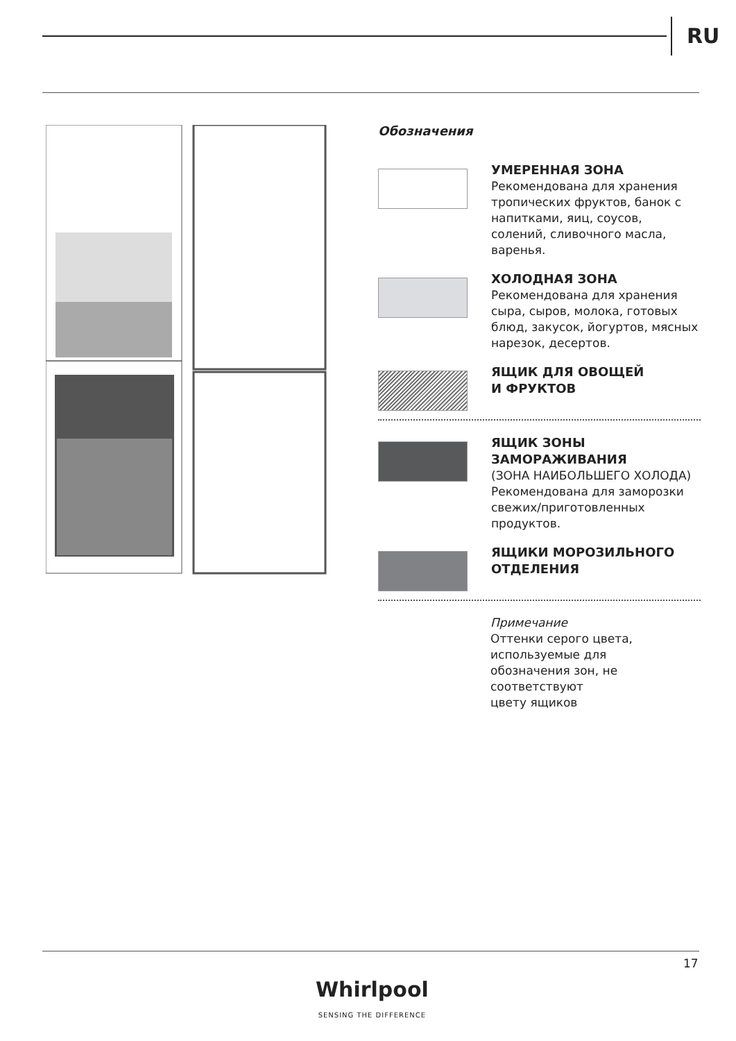RU
Обозначения
УМЕРЕННАЯ ЗОНА
Рекомендована для хранения тропических фруктов, банок с напитками, яиц, соусов, солений, сливочного масла, варенья.
ХОЛОДНАЯ ЗОНА
Рекомендована для хранения сыра, сыров, молока, готовых блюд, закусок, йогуртов, мясных нарезок, десертов.
ЯЩИК ДЛЯ ОВОЩЕЙ
И ФРУКТОВ
ЯЩИК ЗОНЫ ЗАМОРАЖИВАНИЯ
(ЗОНА НАИБОЛЬШЕГО ХОЛОДА)
Рекомендована для заморозки свежих/приготовленных продуктов.
ЯЩИКИ МОРОЗИЛЬНОГО ОТДЕЛЕНИЯ
Примечание
Оттенки серого цвета,
используемые для
обозначения зон, не
соответствуют
цвету ящиков
17
Whirlpool
SENSING THE DIFFERENCE